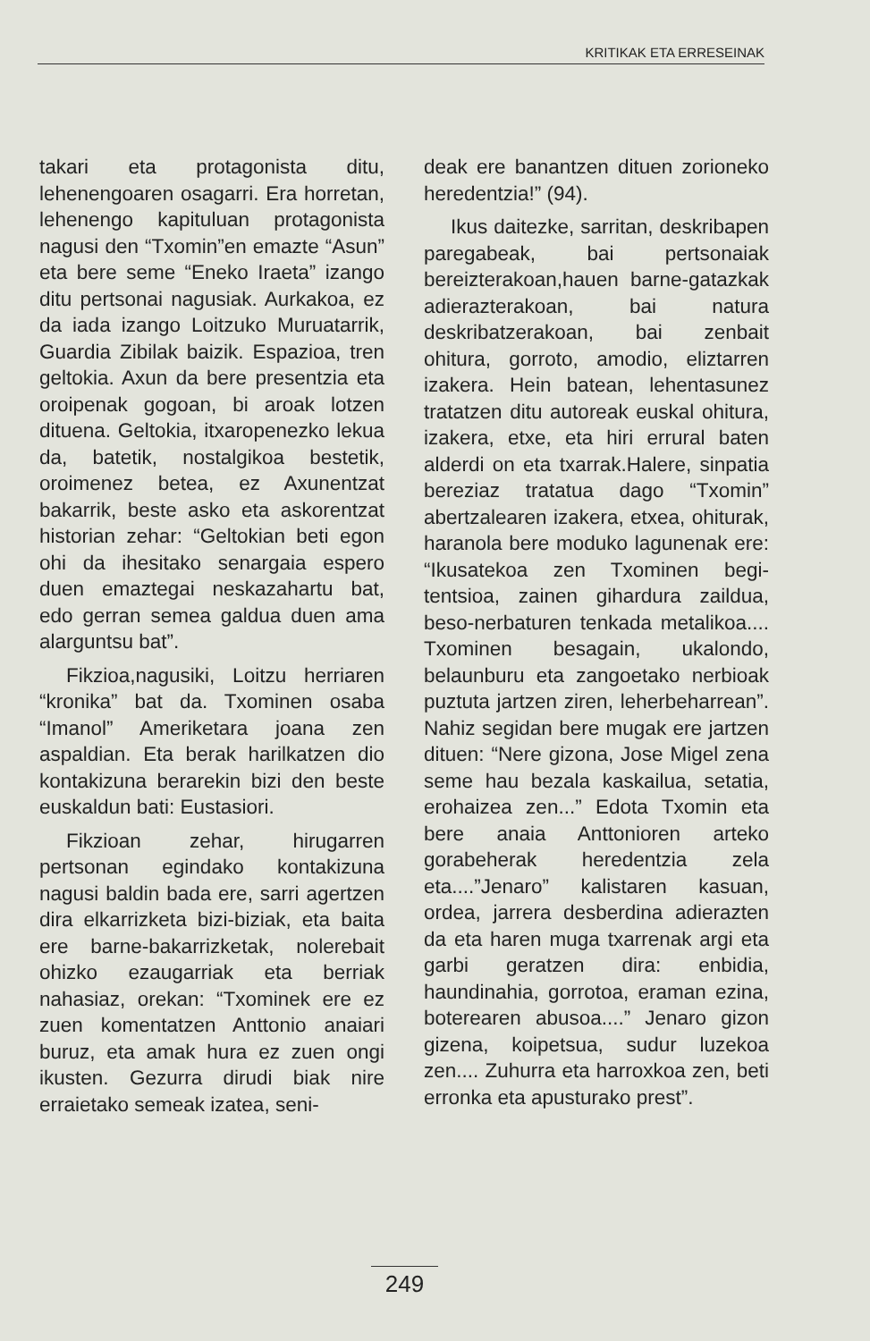KRITIKAK ETA ERRESEINAK
takari eta protagonista ditu, lehenengoaren osagarri. Era horretan, lehenengo kapituluan protagonista nagusi den “Txomin”en emazte “Asun” eta bere seme “Eneko Iraeta” izango ditu pertsonai nagusiak. Aurkakoa, ez da iada izango Loitzuko Muruatarrik, Guardia Zibilak baizik. Espazioa, tren geltokia. Axun da bere presentzia eta oroipenak gogoan, bi aroak lotzen dituena. Geltokia, itxaropenezko lekua da, batetik, nostalgikoa bestetik, oroimenez betea, ez Axunentzat bakarrik, beste asko eta askorentzat historian zehar: “Geltokian beti egon ohi da ihesitako senargaia espero duen emaztegai neskazahartu bat, edo gerran semea galdua duen ama alarguntsu bat”.
Fikzioa,nagusiki, Loitzu herriaren “kronika” bat da. Txominen osaba “Imanol” Ameriketara joana zen aspaldian. Eta berak harilkatzen dio kontakizuna berarekin bizi den beste euskaldun bati: Eustasiori.
Fikzioan zehar, hirugarren pertsonan egindako kontakizuna nagusi baldin bada ere, sarri agertzen dira elkarrizketa bizi-biziak, eta baita ere barne-bakarrizketak, nolerebait ohizko ezaugarriak eta berriak nahasiaz, orekan: “Txominek ere ez zuen komentatzen Anttonio anaiari buruz, eta amak hura ez zuen ongi ikusten. Gezurra dirudi biak nire erraietako semeak izatea, seni-
deak ere banantzen dituen zorioneko heredentzia!” (94).
Ikus daitezke, sarritan, deskribapen paregabeak, bai pertsonaiak bereizterakoan,hauen barne-gatazkak adierazterakoan, bai natura deskribatzerakoan, bai zenbait ohitura, gorroto, amodio, eliztarren izakera. Hein batean, lehentasunez tratatzen ditu autoreak euskal ohitura, izakera, etxe, eta hiri errural baten alderdi on eta txarrak.Halere, sinpatia bereziaz tratatua dago “Txomin” abertzalearen izakera, etxea, ohiturak, haranola bere moduko lagunenak ere: “Ikusatekoa zen Txominen begi-tentsioa, zainen gihardura zaildua, beso-nerbaturen tenkada metalikoa.... Txominen besagain, ukalondo, belaunburu eta zangoetako nerbioak puztuta jartzen ziren, leherbeharrean”. Nahiz segidan bere mugak ere jartzen dituen: “Nere gizona, Jose Migel zena seme hau bezala kaskailua, setatia, erohaizea zen...” Edota Txomin eta bere anaia Anttonioren arteko gorabeherak heredentzia zela eta....”Jenaro” kalistaren kasuan, ordea, jarrera desberdina adierazten da eta haren muga txarrenak argi eta garbi geratzen dira: enbidia, haundinahia, gorrotoa, eraman ezina, boterearen abusoa....” Jenaro gizon gizena, koipetsua, sudur luzekoa zen.... Zuhurra eta harroxkoa zen, beti erronka eta apusturako prest”.
249